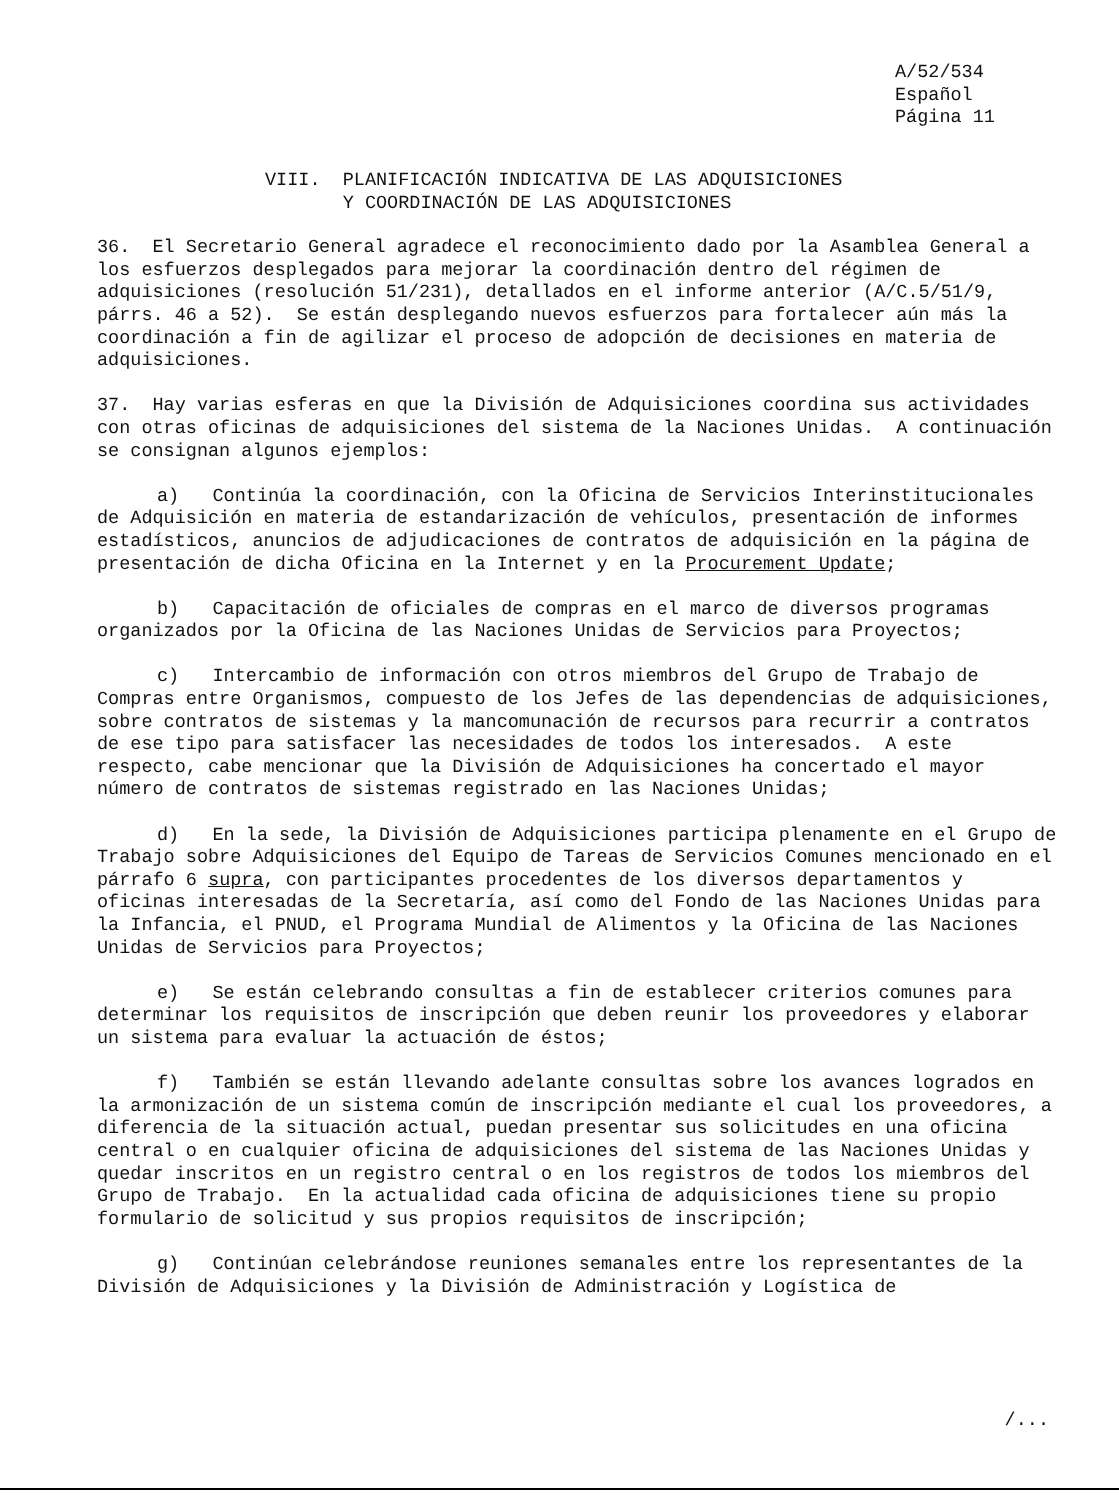A/52/534
Español
Página 11
VIII. PLANIFICACIÓN INDICATIVA DE LAS ADQUISICIONES
Y COORDINACIÓN DE LAS ADQUISICIONES
36. El Secretario General agradece el reconocimiento dado por la Asamblea General a los esfuerzos desplegados para mejorar la coordinación dentro del régimen de adquisiciones (resolución 51/231), detallados en el informe anterior (A/C.5/51/9, párrs. 46 a 52). Se están desplegando nuevos esfuerzos para fortalecer aún más la coordinación a fin de agilizar el proceso de adopción de decisiones en materia de adquisiciones.
37. Hay varias esferas en que la División de Adquisiciones coordina sus actividades con otras oficinas de adquisiciones del sistema de la Naciones Unidas. A continuación se consignan algunos ejemplos:
a) Continúa la coordinación, con la Oficina de Servicios Interinstitucionales de Adquisición en materia de estandarización de vehículos, presentación de informes estadísticos, anuncios de adjudicaciones de contratos de adquisición en la página de presentación de dicha Oficina en la Internet y en la Procurement Update;
b) Capacitación de oficiales de compras en el marco de diversos programas organizados por la Oficina de las Naciones Unidas de Servicios para Proyectos;
c) Intercambio de información con otros miembros del Grupo de Trabajo de Compras entre Organismos, compuesto de los Jefes de las dependencias de adquisiciones, sobre contratos de sistemas y la mancomunación de recursos para recurrir a contratos de ese tipo para satisfacer las necesidades de todos los interesados. A este respecto, cabe mencionar que la División de Adquisiciones ha concertado el mayor número de contratos de sistemas registrado en las Naciones Unidas;
d) En la sede, la División de Adquisiciones participa plenamente en el Grupo de Trabajo sobre Adquisiciones del Equipo de Tareas de Servicios Comunes mencionado en el párrafo 6 supra, con participantes procedentes de los diversos departamentos y oficinas interesadas de la Secretaría, así como del Fondo de las Naciones Unidas para la Infancia, el PNUD, el Programa Mundial de Alimentos y la Oficina de las Naciones Unidas de Servicios para Proyectos;
e) Se están celebrando consultas a fin de establecer criterios comunes para determinar los requisitos de inscripción que deben reunir los proveedores y elaborar un sistema para evaluar la actuación de éstos;
f) También se están llevando adelante consultas sobre los avances logrados en la armonización de un sistema común de inscripción mediante el cual los proveedores, a diferencia de la situación actual, puedan presentar sus solicitudes en una oficina central o en cualquier oficina de adquisiciones del sistema de las Naciones Unidas y quedar inscritos en un registro central o en los registros de todos los miembros del Grupo de Trabajo. En la actualidad cada oficina de adquisiciones tiene su propio formulario de solicitud y sus propios requisitos de inscripción;
g) Continúan celebrándose reuniones semanales entre los representantes de la División de Adquisiciones y la División de Administración y Logística de
/...